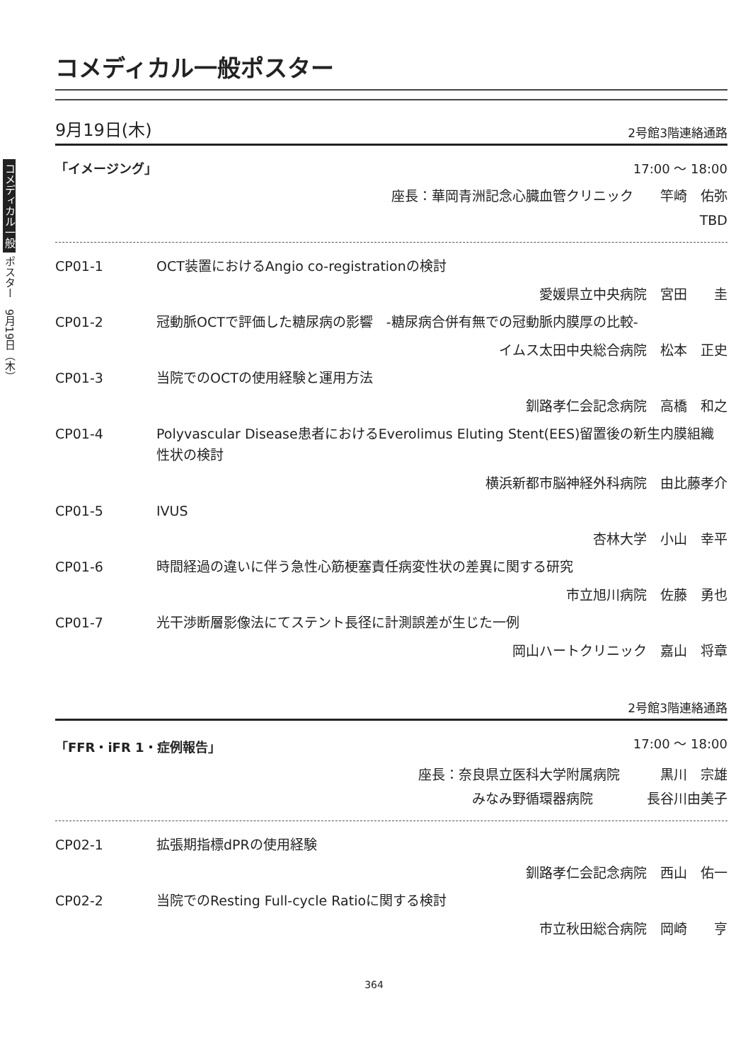コメディカル一般 ポスター　9月19日（木）
コメディカル一般ポスター
9月19日(木) 2号館3階連絡通路
「イメージング」 17:00 ～ 18:00
座長：華岡青洲記念心臓血管クリニック　　竿崎　佑弥
TBD
CP01-1 OCT装置におけるAngio co-registrationの検討
愛媛県立中央病院　宮田　　圭
CP01-2 冠動脈OCTで評価した糖尿病の影響　-糖尿病合併有無での冠動脈内膜厚の比較-
イムス太田中央総合病院　松本　正史
CP01-3 当院でのOCTの使用経験と運用方法
釧路孝仁会記念病院　高橋　和之
CP01-4 Polyvascular Disease患者におけるEverolimus Eluting Stent(EES)留置後の新生内膜組織性状の検討
横浜新都市脳神経外科病院　由比藤孝介
CP01-5 IVUS
杏林大学　小山　幸平
CP01-6 時間経過の違いに伴う急性心筋梗塞責任病変性状の差異に関する研究
市立旭川病院　佐藤　勇也
CP01-7 光干渉断層影像法にてステント長径に計測誤差が生じた一例
岡山ハートクリニック　嘉山　将章
2号館3階連絡通路
「FFR・iFR 1・症例報告」 17:00 ～ 18:00
座長：奈良県立医科大学附属病院　　　黒川　宗雄
みなみ野循環器病院　　　　長谷川由美子
CP02-1 拡張期指標dPRの使用経験
釧路孝仁会記念病院　西山　佑一
CP02-2 当院でのResting Full-cycle Ratioに関する検討
市立秋田総合病院　岡崎　　亨
364